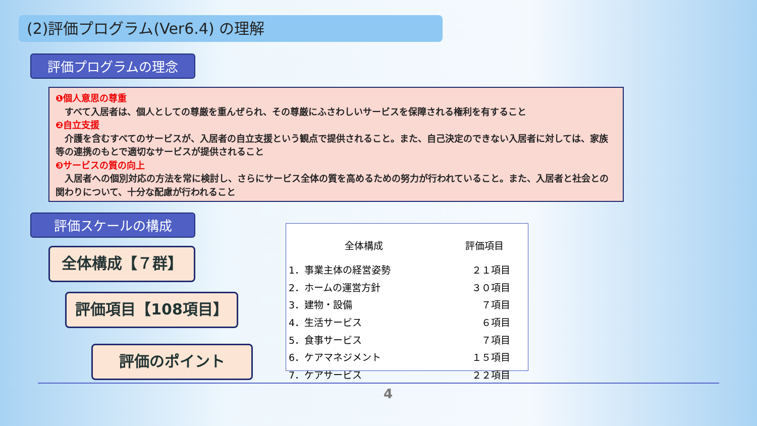(2)評価プログラム(Ver6.4) の理解
評価プログラムの理念
❶個人意思の尊重
　すべて入居者は、個人としての尊厳を重んぜられ、その尊厳にふさわしいサービスを保障される権利を有すること
❷自立支援
　介護を含むすべてのサービスが、入居者の自立支援という観点で提供されること。また、自己決定のできない入居者に対しては、家族等の連携のもとで適切なサービスが提供されること
❸サービスの質の向上
　入居者への個別対応の方法を常に検討し、さらにサービス全体の質を高めるための努力が行われていること。また、入居者と社会との関わりについて、十分な配慮が行われること
評価スケールの構成
全体構成【７群】
評価項目【108項目】
評価のポイント
| 全体構成 | 評価項目 |
| --- | --- |
| 1．事業主体の経営姿勢 | ２１項目 |
| 2．ホームの運営方針 | ３０項目 |
| 3．建物・設備 | ７項目 |
| 4．生活サービス | ６項目 |
| 5．食事サービス | ７項目 |
| 6．ケアマネジメント | １５項目 |
| 7．ケアサービス | ２２項目 |
4